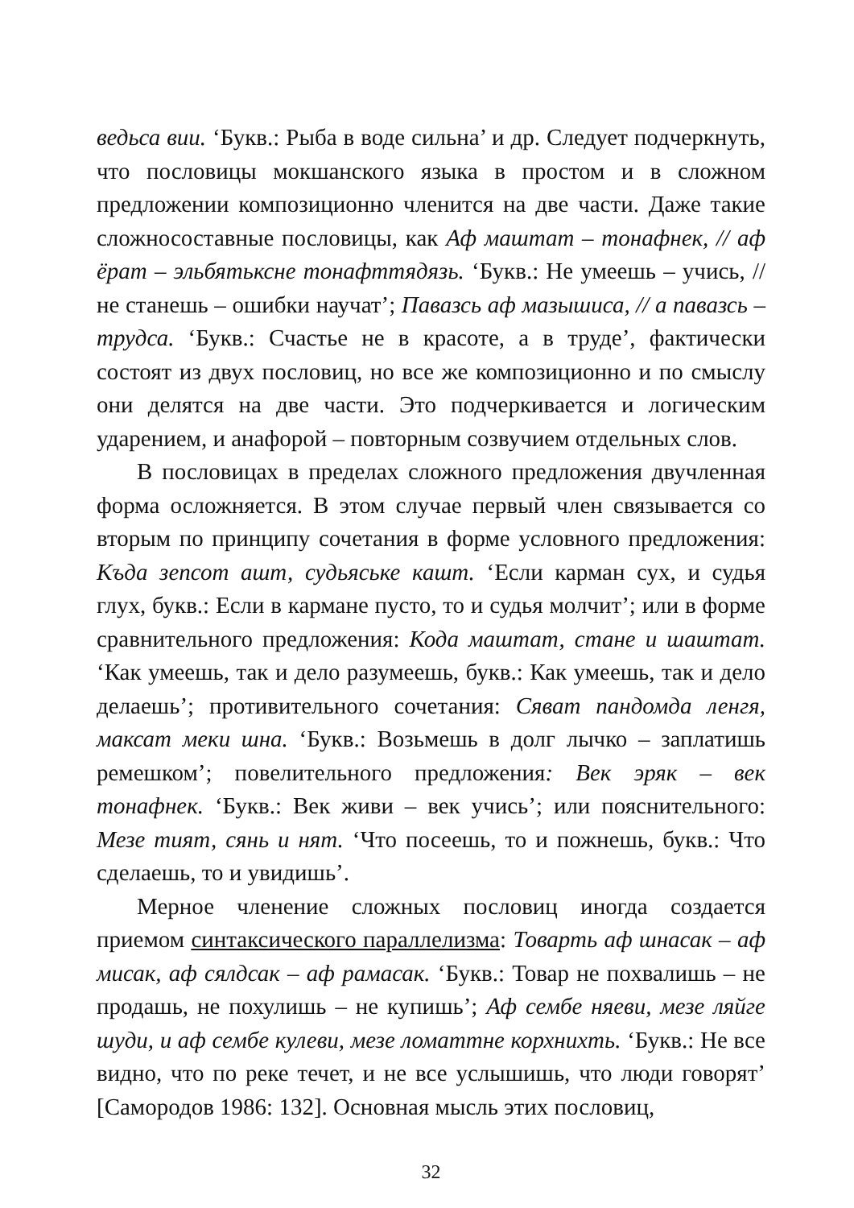ведьса вии. ‘Букв.: Рыба в воде сильна’ и др. Следует подчеркнуть, что пословицы мокшанского языка в простом и в сложном предложении композиционно членится на две части. Даже такие сложносоставные пословицы, как Аф маштат – тонафнек, // аф ёрат – эльбятьксне тонафттядязь. ‘Букв.: Не умеешь – учись, // не станешь – ошибки научат’; Павазсь аф мазышиса, // а павазсь – трудса. ‘Букв.: Счастье не в красоте, а в труде’, фактически состоят из двух пословиц, но все же композиционно и по смыслу они делятся на две части. Это подчеркивается и логическим ударением, и анафорой – повторным созвучием отдельных слов.
В пословицах в пределах сложного предложения двучленная форма осложняется. В этом случае первый член связывается со вторым по принципу сочетания в форме условного предложения: Къда зепсот ашт, судьяське кашт. ‘Если карман сух, и судья глух, букв.: Если в кармане пусто, то и судья молчит’; или в форме сравнительного предложения: Кода маштат, стане и шаштат. ‘Как умеешь, так и дело разумеешь, букв.: Как умеешь, так и дело делаешь’; противительного сочетания: Сяват пандомда ленгя, максат меки шна. ‘Букв.: Возьмешь в долг лычко – заплатишь ремешком’; повелительного предложения: Век эряк – век тонафнек. ‘Букв.: Век живи – век учись’; или пояснительного: Мезе тият, сянь и нят. ‘Что посеешь, то и пожнешь, букв.: Что сделаешь, то и увидишь’.
Мерное членение сложных пословиц иногда создается приемом синтаксического параллелизма: Товарть аф шнасак – аф мисак, аф сялдсак – аф рамасак. ‘Букв.: Товар не похвалишь – не продашь, не похулишь – не купишь’; Аф сембе няеви, мезе ляйге шуди, и аф сембе кулеви, мезе ломаттне корхнихть. ‘Букв.: Не все видно, что по реке течет, и не все услышишь, что люди говорят’ [Самородов 1986: 132]. Основная мысль этих пословиц,
32